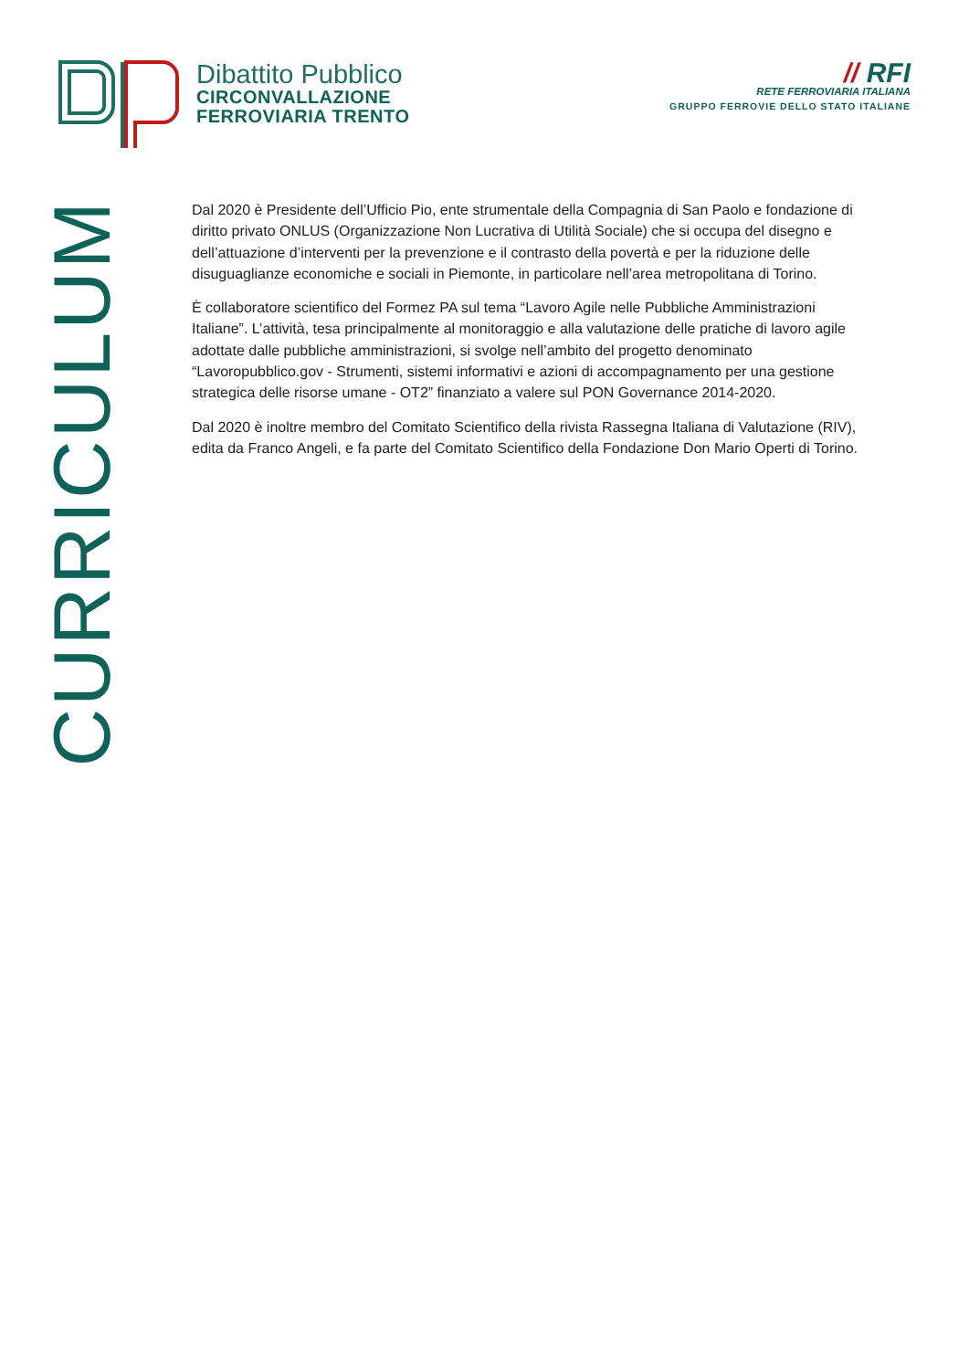Dibattito Pubblico
CIRCONVALLAZIONE
FERROVIARIA TRENTO
// RFI
RETE FERROVIARIA ITALIANA
GRUPPO FERROVIE DELLO STATO ITALIANE
CURRICULUM
Dal 2020 è Presidente dell’Ufficio Pio, ente strumentale della Compagnia di San Paolo e fondazione di diritto privato ONLUS (Organizzazione Non Lucrativa di Utilità Sociale) che si occupa del disegno e dell’attuazione d’interventi per la prevenzione e il contrasto della povertà e per la riduzione delle disuguaglianze economiche e sociali in Piemonte, in particolare nell’area metropolitana di Torino.
È collaboratore scientifico del Formez PA sul tema “Lavoro Agile nelle Pubbliche Amministrazioni Italiane”. L’attività, tesa principalmente al monitoraggio e alla valutazione delle pratiche di lavoro agile adottate dalle pubbliche amministrazioni, si svolge nell’ambito del progetto denominato “Lavoropubblico.gov - Strumenti, sistemi informativi e azioni di accompagnamento per una gestione strategica delle risorse umane - OT2” finanziato a valere sul PON Governance 2014-2020.
Dal 2020 è inoltre membro del Comitato Scientifico della rivista Rassegna Italiana di Valutazione (RIV), edita da Franco Angeli, e fa parte del Comitato Scientifico della Fondazione Don Mario Operti di Torino.